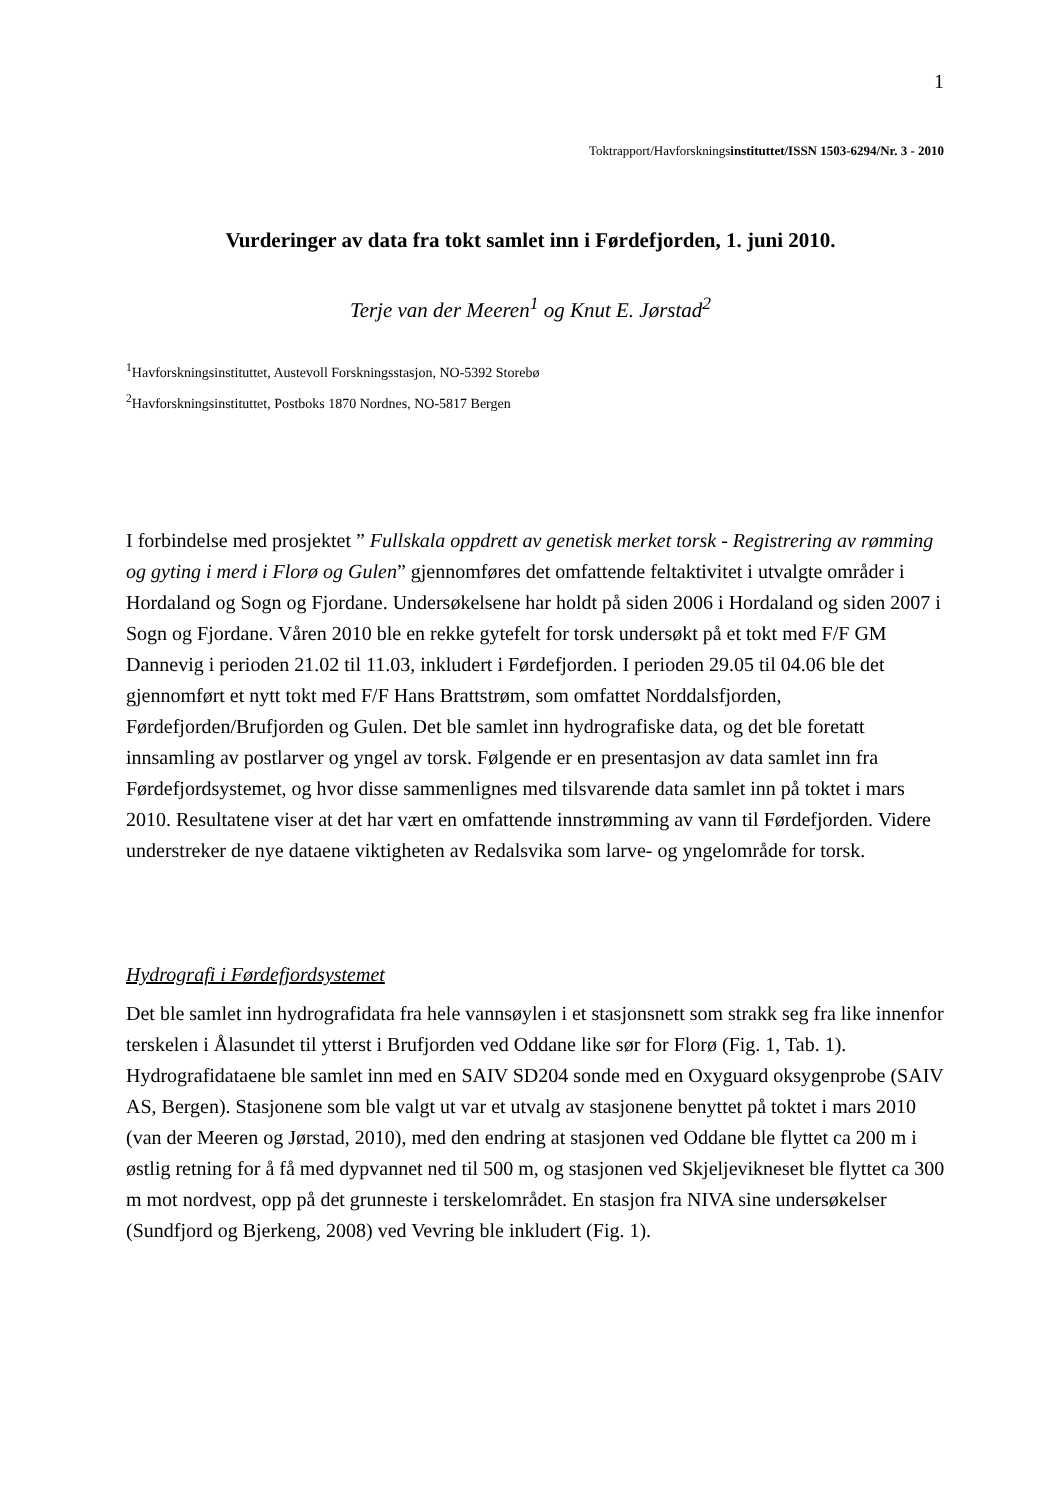1
Toktrapport/Havforskningsinstituttet/ISSN 1503-6294/Nr. 3 - 2010
Vurderinger av data fra tokt samlet inn i Førdefjorden, 1. juni 2010.
Terje van der Meeren<sup>1</sup> og Knut E. Jørstad<sup>2</sup>
<sup>1</sup> Havforskningsinstituttet, Austevoll Forskningsstasjon, NO-5392 Storebø
<sup>2</sup> Havforskningsinstituttet, Postboks 1870 Nordnes, NO-5817 Bergen
I forbindelse med prosjektet ” Fullskala oppdrett av genetisk merket torsk - Registrering av rømming og gyting i merd i Florø og Gulen” gjennomføres det omfattende feltaktivitet i utvalgte områder i Hordaland og Sogn og Fjordane. Undersøkelsene har holdt på siden 2006 i Hordaland og siden 2007 i Sogn og Fjordane. Våren 2010 ble en rekke gytefelt for torsk undersøkt på et tokt med F/F GM Dannevig i perioden 21.02 til 11.03, inkludert i Førdefjorden. I perioden 29.05 til 04.06 ble det gjennomført et nytt tokt med F/F Hans Brattstrøm, som omfattet Norddalsfjorden, Førdefjorden/Brufjorden og Gulen. Det ble samlet inn hydrografiske data, og det ble foretatt innsamling av postlarver og yngel av torsk. Følgende er en presentasjon av data samlet inn fra Førdefjordsystemet, og hvor disse sammenlignes med tilsvarende data samlet inn på toktet i mars 2010. Resultatene viser at det har vært en omfattende innstrømming av vann til Førdefjorden. Videre understreker de nye dataene viktigheten av Redalsvika som larve- og yngelområde for torsk.
Hydrografi i Førdefjordsystemet
Det ble samlet inn hydrografidata fra hele vannsøylen i et stasjonsnett som strakk seg fra like innenfor terskelen i Ålasundet til ytterst i Brufjorden ved Oddane like sør for Florø (Fig. 1, Tab. 1). Hydrografidataene ble samlet inn med en SAIV SD204 sonde med en Oxyguard oksygenprobe (SAIV AS, Bergen). Stasjonene som ble valgt ut var et utvalg av stasjonene benyttet på toktet i mars 2010 (van der Meeren og Jørstad, 2010), med den endring at stasjonen ved Oddane ble flyttet ca 200 m i østlig retning for å få med dypvannet ned til 500 m, og stasjonen ved Skjeljevikneset ble flyttet ca 300 m mot nordvest, opp på det grunneste i terskelområdet. En stasjon fra NIVA sine undersøkelser (Sundfjord og Bjerkeng, 2008) ved Vevring ble inkludert (Fig. 1).